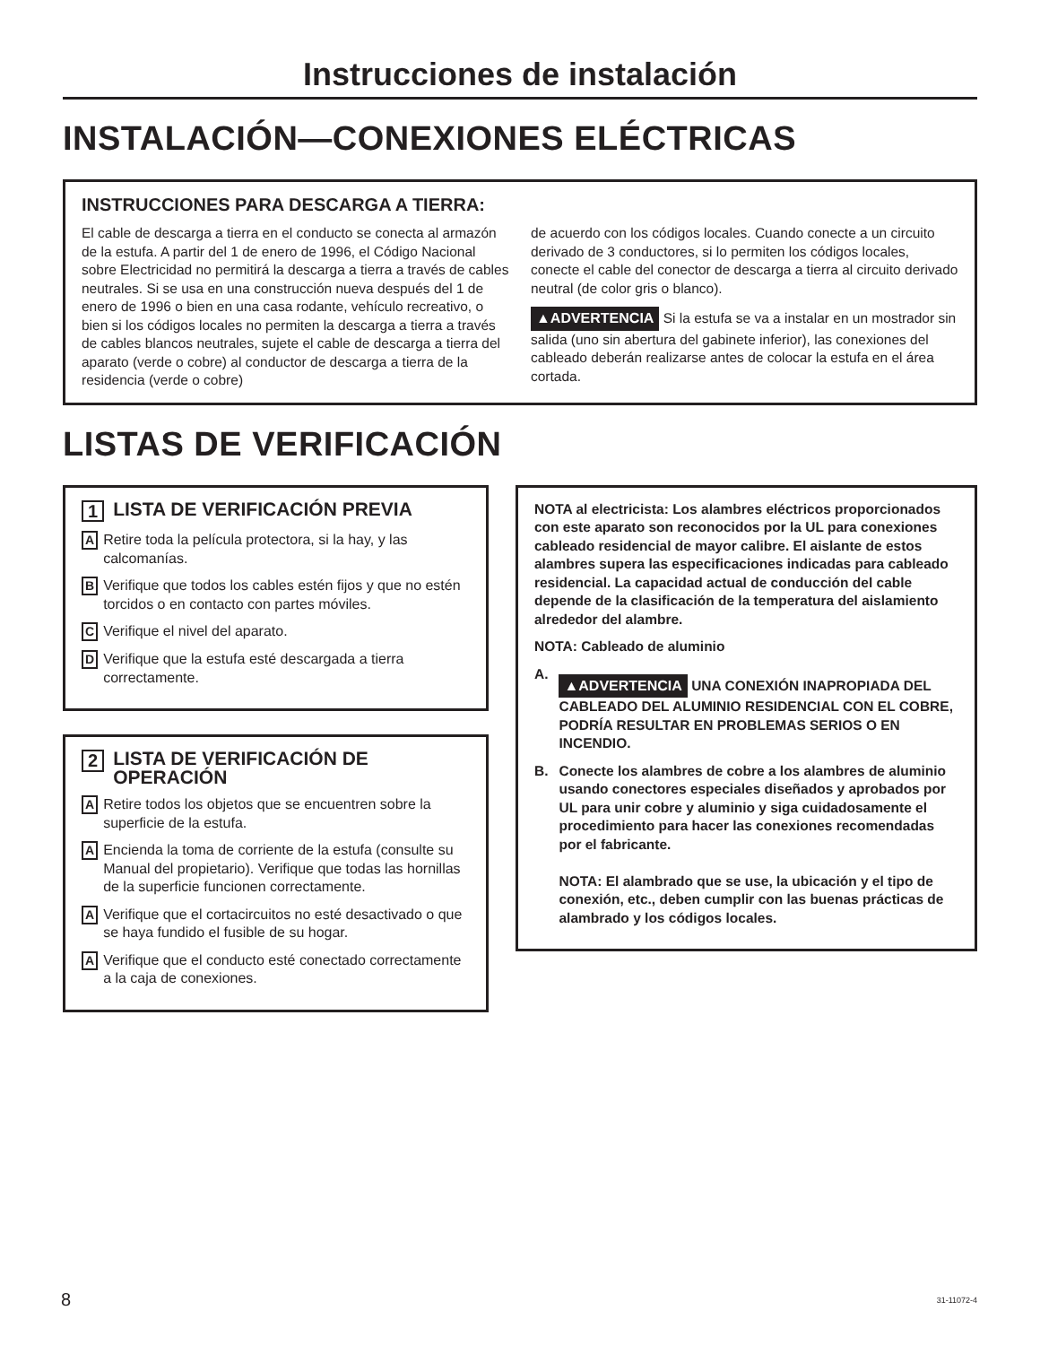Instrucciones de instalación
INSTALACIÓN—CONEXIONES ELÉCTRICAS
INSTRUCCIONES PARA DESCARGA A TIERRA:
El cable de descarga a tierra en el conducto se conecta al armazón de la estufa. A partir del 1 de enero de 1996, el Código Nacional sobre Electricidad no permitirá la descarga a tierra a través de cables neutrales. Si se usa en una construcción nueva después del 1 de enero de 1996 o bien en una casa rodante, vehículo recreativo, o bien si los códigos locales no permiten la descarga a tierra a través de cables blancos neutrales, sujete el cable de descarga a tierra del aparato (verde o cobre) al conductor de descarga a tierra de la residencia (verde o cobre)
de acuerdo con los códigos locales. Cuando conecte a un circuito derivado de 3 conductores, si lo permiten los códigos locales, conecte el cable del conector de descarga a tierra al circuito derivado neutral (de color gris o blanco).
▲ADVERTENCIA Si la estufa se va a instalar en un mostrador sin salida (uno sin abertura del gabinete inferior), las conexiones del cableado deberán realizarse antes de colocar la estufa en el área cortada.
LISTAS DE VERIFICACIÓN
1 LISTA DE VERIFICACIÓN PREVIA
A Retire toda la película protectora, si la hay, y las calcomanías.
B Verifique que todos los cables estén fijos y que no estén torcidos o en contacto con partes móviles.
C Verifique el nivel del aparato.
D Verifique que la estufa esté descargada a tierra correctamente.
2 LISTA DE VERIFICACIÓN DE OPERACIÓN
A Retire todos los objetos que se encuentren sobre la superficie de la estufa.
A Encienda la toma de corriente de la estufa (consulte su Manual del propietario). Verifique que todas las hornillas de la superficie funcionen correctamente.
A Verifique que el cortacircuitos no esté desactivado o que se haya fundido el fusible de su hogar.
A Verifique que el conducto esté conectado correctamente a la caja de conexiones.
NOTA al electricista: Los alambres eléctricos proporcionados con este aparato son reconocidos por la UL para conexiones cableado residencial de mayor calibre. El aislante de estos alambres supera las especificaciones indicadas para cableado residencial. La capacidad actual de conducción del cable depende de la clasificación de la temperatura del aislamiento alrededor del alambre.
NOTA: Cableado de aluminio
A. ▲ADVERTENCIA UNA CONEXIÓN INAPROPIADA DEL CABLEADO DEL ALUMINIO RESIDENCIAL CON EL COBRE, PODRÍA RESULTAR EN PROBLEMAS SERIOS O EN INCENDIO.
B. Conecte los alambres de cobre a los alambres de aluminio usando conectores especiales diseñados y aprobados por UL para unir cobre y aluminio y siga cuidadosamente el procedimiento para hacer las conexiones recomendadas por el fabricante.
NOTA: El alambrado que se use, la ubicación y el tipo de conexión, etc., deben cumplir con las buenas prácticas de alambrado y los códigos locales.
8 31-11072-4